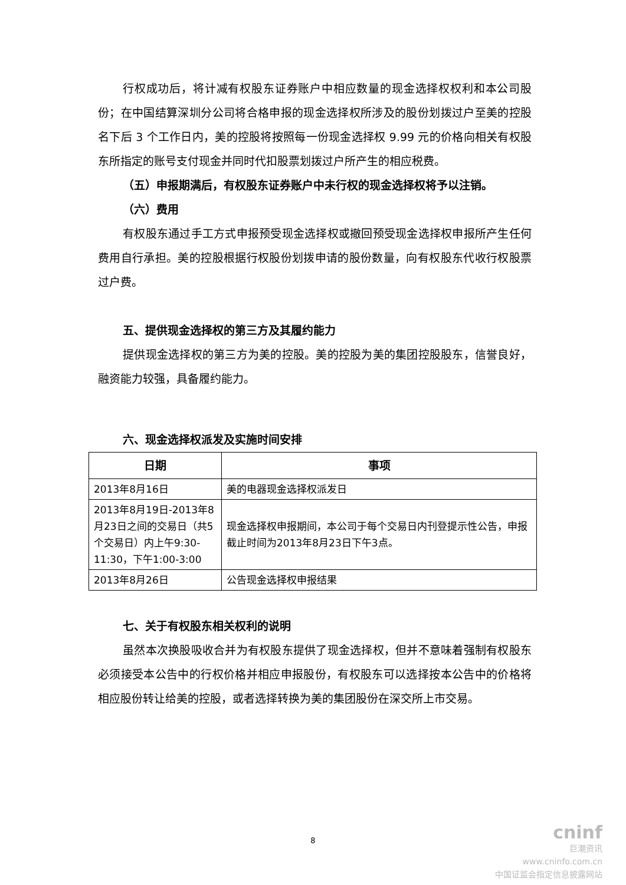行权成功后，将计减有权股东证券账户中相应数量的现金选择权权利和本公司股份；在中国结算深圳分公司将合格申报的现金选择权所涉及的股份划拨过户至美的控股名下后 3 个工作日内，美的控股将按照每一份现金选择权 9.99 元的价格向相关有权股东所指定的账号支付现金并同时代扣股票划拨过户所产生的相应税费。
（五）申报期满后，有权股东证券账户中未行权的现金选择权将予以注销。
（六）费用
有权股东通过手工方式申报预受现金选择权或撤回预受现金选择权申报所产生任何费用自行承担。美的控股根据行权股份划拨申请的股份数量，向有权股东代收行权股票过户费。
五、提供现金选择权的第三方及其履约能力
提供现金选择权的第三方为美的控股。美的控股为美的集团控股股东，信誉良好，融资能力较强，具备履约能力。
六、现金选择权派发及实施时间安排
| 日期 | 事项 |
| --- | --- |
| 2013年8月16日 | 美的电器现金选择权派发日 |
| 2013年8月19日-2013年8月23日之间的交易日（共5个交易日）内上午9:30-11:30，下午1:00-3:00 | 现金选择权申报期间，本公司于每个交易日内刊登提示性公告，申报截止时间为2013年8月23日下午3点。 |
| 2013年8月26日 | 公告现金选择权申报结果 |
七、关于有权股东相关权利的说明
虽然本次换股吸收合并为有权股东提供了现金选择权，但并不意味着强制有权股东必须接受本公告中的行权价格并相应申报股份，有权股东可以选择按本公告中的价格将相应股份转让给美的控股，或者选择转换为美的集团股份在深交所上市交易。
8
cninf
巨潮资讯
www.cninfo.com.cn
中国证监会指定信息披露网站